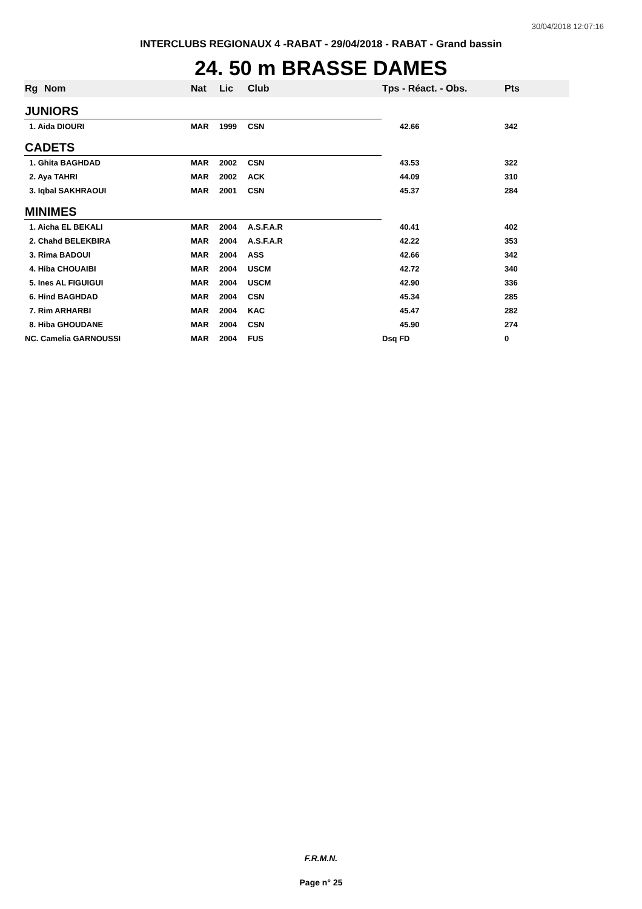30/04/2018 12:07:16
INTERCLUBS REGIONAUX 4 -RABAT - 29/04/2018 - RABAT - Grand bassin
24. 50 m BRASSE DAMES
| Rg | Nom | Nat | Lic | Club | Tps - Réact. - Obs. | Pts |
| --- | --- | --- | --- | --- | --- | --- |
| JUNIORS | | | | | | |
| 1. Aida DIOURI | | MAR | 1999 | CSN | 42.66 | 342 |
| CADETS | | | | | | |
| 1. Ghita BAGHDAD | | MAR | 2002 | CSN | 43.53 | 322 |
| 2. Aya TAHRI | | MAR | 2002 | ACK | 44.09 | 310 |
| 3. Iqbal SAKHRAOUI | | MAR | 2001 | CSN | 45.37 | 284 |
| MINIMES | | | | | | |
| 1. Aicha EL BEKALI | | MAR | 2004 | A.S.F.A.R | 40.41 | 402 |
| 2. Chahd BELEKBIRA | | MAR | 2004 | A.S.F.A.R | 42.22 | 353 |
| 3. Rima BADOUI | | MAR | 2004 | ASS | 42.66 | 342 |
| 4. Hiba CHOUAIBI | | MAR | 2004 | USCM | 42.72 | 340 |
| 5. Ines AL FIGUIGUI | | MAR | 2004 | USCM | 42.90 | 336 |
| 6. Hind BAGHDAD | | MAR | 2004 | CSN | 45.34 | 285 |
| 7. Rim ARHARBI | | MAR | 2004 | KAC | 45.47 | 282 |
| 8. Hiba GHOUDANE | | MAR | 2004 | CSN | 45.90 | 274 |
| NC. Camelia GARNOUSSI | | MAR | 2004 | FUS | Dsq FD | 0 |
F.R.M.N.
Page n° 25